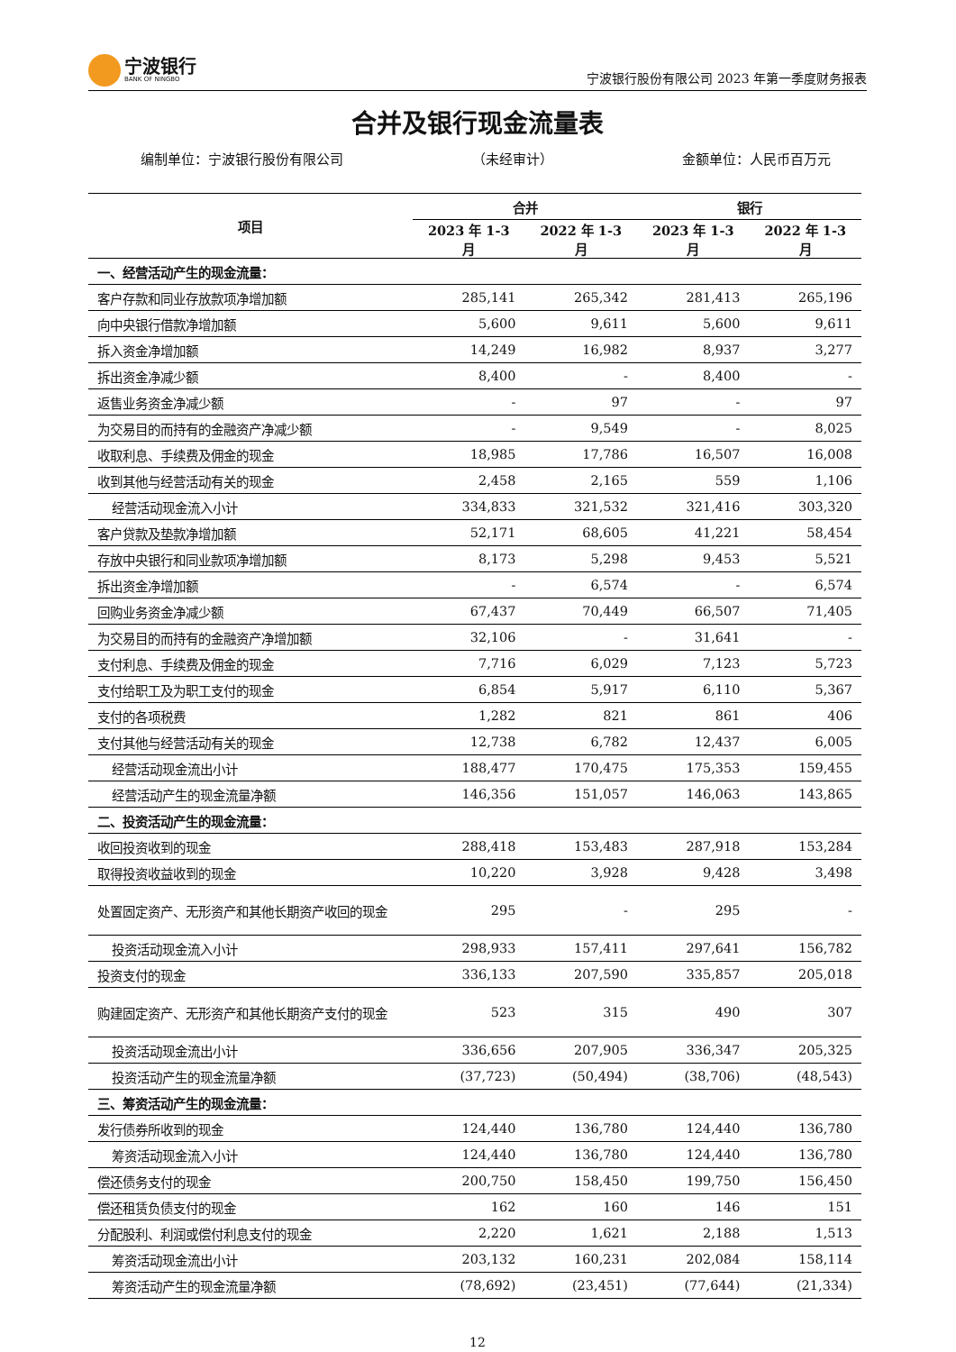宁波银行
BANK OF NINGBO
宁波银行股份有限公司 2023 年第一季度财务报表
合并及银行现金流量表
编制单位：宁波银行股份有限公司 （未经审计） 金额单位：人民币百万元
| 项目 | 合并 | | 银行 | |
| --- | --- | --- | --- | --- |
| | 2023 年 1-3 月 | 2022 年 1-3 月 | 2023 年 1-3 月 | 2022 年 1-3 月 |
| 一、经营活动产生的现金流量： | | | | |
| 客户存款和同业存放款项净增加额 | 285,141 | 265,342 | 281,413 | 265,196 |
| 向中央银行借款净增加额 | 5,600 | 9,611 | 5,600 | 9,611 |
| 拆入资金净增加额 | 14,249 | 16,982 | 8,937 | 3,277 |
| 拆出资金净减少额 | 8,400 | - | 8,400 | - |
| 返售业务资金净减少额 | - | 97 | - | 97 |
| 为交易目的而持有的金融资产净减少额 | - | 9,549 | - | 8,025 |
| 收取利息、手续费及佣金的现金 | 18,985 | 17,786 | 16,507 | 16,008 |
| 收到其他与经营活动有关的现金 | 2,458 | 2,165 | 559 | 1,106 |
| 经营活动现金流入小计 | 334,833 | 321,532 | 321,416 | 303,320 |
| 客户贷款及垫款净增加额 | 52,171 | 68,605 | 41,221 | 58,454 |
| 存放中央银行和同业款项净增加额 | 8,173 | 5,298 | 9,453 | 5,521 |
| 拆出资金净增加额 | - | 6,574 | - | 6,574 |
| 回购业务资金净减少额 | 67,437 | 70,449 | 66,507 | 71,405 |
| 为交易目的而持有的金融资产净增加额 | 32,106 | - | 31,641 | - |
| 支付利息、手续费及佣金的现金 | 7,716 | 6,029 | 7,123 | 5,723 |
| 支付给职工及为职工支付的现金 | 6,854 | 5,917 | 6,110 | 5,367 |
| 支付的各项税费 | 1,282 | 821 | 861 | 406 |
| 支付其他与经营活动有关的现金 | 12,738 | 6,782 | 12,437 | 6,005 |
| 经营活动现金流出小计 | 188,477 | 170,475 | 175,353 | 159,455 |
| 经营活动产生的现金流量净额 | 146,356 | 151,057 | 146,063 | 143,865 |
| 二、投资活动产生的现金流量： | | | | |
| 收回投资收到的现金 | 288,418 | 153,483 | 287,918 | 153,284 |
| 取得投资收益收到的现金 | 10,220 | 3,928 | 9,428 | 3,498 |
| 处置固定资产、无形资产和其他长期资产收回的现金 | 295 | - | 295 | - |
| 投资活动现金流入小计 | 298,933 | 157,411 | 297,641 | 156,782 |
| 投资支付的现金 | 336,133 | 207,590 | 335,857 | 205,018 |
| 购建固定资产、无形资产和其他长期资产支付的现金 | 523 | 315 | 490 | 307 |
| 投资活动现金流出小计 | 336,656 | 207,905 | 336,347 | 205,325 |
| 投资活动产生的现金流量净额 | (37,723) | (50,494) | (38,706) | (48,543) |
| 三、筹资活动产生的现金流量： | | | | |
| 发行债券所收到的现金 | 124,440 | 136,780 | 124,440 | 136,780 |
| 筹资活动现金流入小计 | 124,440 | 136,780 | 124,440 | 136,780 |
| 偿还债务支付的现金 | 200,750 | 158,450 | 199,750 | 156,450 |
| 偿还租赁负债支付的现金 | 162 | 160 | 146 | 151 |
| 分配股利、利润或偿付利息支付的现金 | 2,220 | 1,621 | 2,188 | 1,513 |
| 筹资活动现金流出小计 | 203,132 | 160,231 | 202,084 | 158,114 |
| 筹资活动产生的现金流量净额 | (78,692) | (23,451) | (77,644) | (21,334) |
12